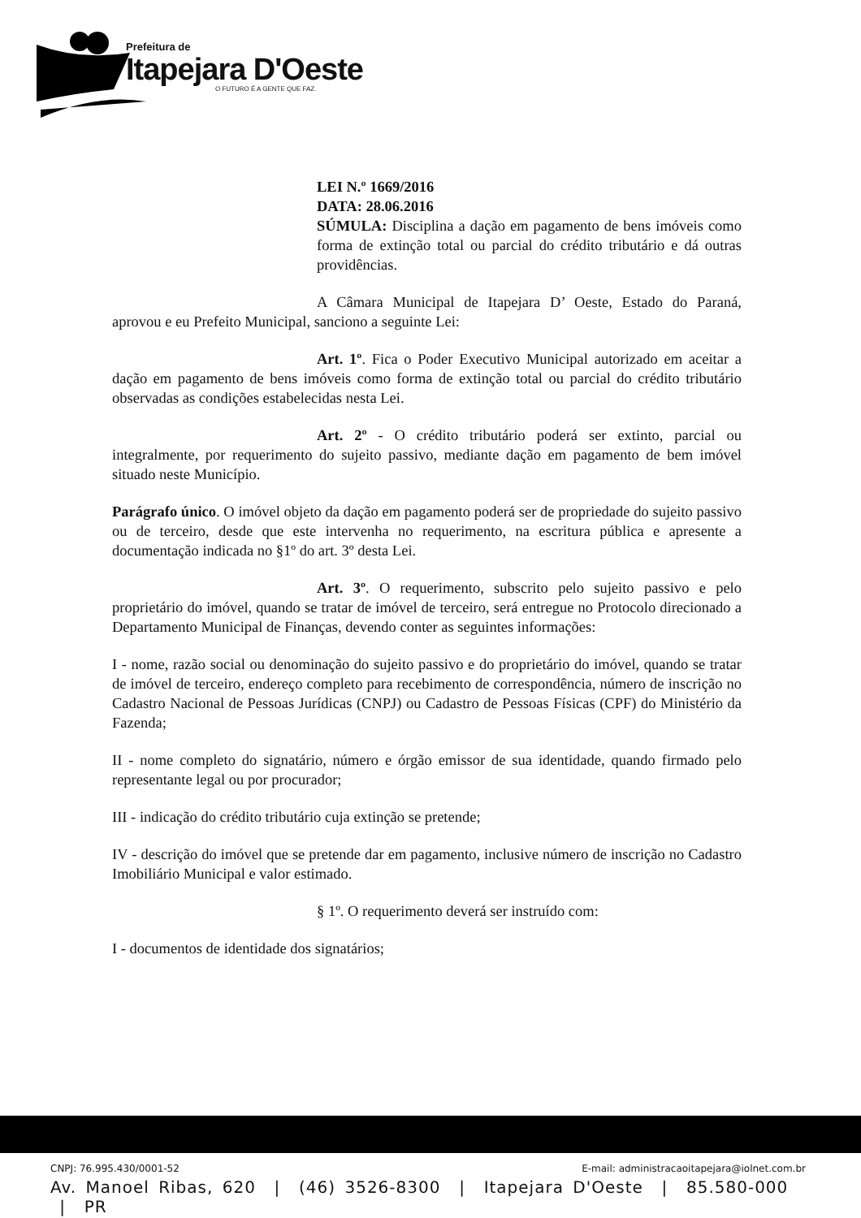Prefeitura de
Itapejara D'Oeste
O FUTURO É A GENTE QUE FAZ.
LEI N.º 1669/2016
DATA: 28.06.2016
SÚMULA: Disciplina a dação em pagamento de bens imóveis como forma de extinção total ou parcial do crédito tributário e dá outras providências.
A Câmara Municipal de Itapejara D’ Oeste, Estado do Paraná, aprovou e eu Prefeito Municipal, sanciono a seguinte Lei:
Art. 1º. Fica o Poder Executivo Municipal autorizado em aceitar a dação em pagamento de bens imóveis como forma de extinção total ou parcial do crédito tributário observadas as condições estabelecidas nesta Lei.
Art. 2º - O crédito tributário poderá ser extinto, parcial ou integralmente, por requerimento do sujeito passivo, mediante dação em pagamento de bem imóvel situado neste Município.
Parágrafo único. O imóvel objeto da dação em pagamento poderá ser de propriedade do sujeito passivo ou de terceiro, desde que este intervenha no requerimento, na escritura pública e apresente a documentação indicada no §1º do art. 3º desta Lei.
Art. 3º. O requerimento, subscrito pelo sujeito passivo e pelo proprietário do imóvel, quando se tratar de imóvel de terceiro, será entregue no Protocolo direcionado a Departamento Municipal de Finanças, devendo conter as seguintes informações:
I - nome, razão social ou denominação do sujeito passivo e do proprietário do imóvel, quando se tratar de imóvel de terceiro, endereço completo para recebimento de correspondência, número de inscrição no Cadastro Nacional de Pessoas Jurídicas (CNPJ) ou Cadastro de Pessoas Físicas (CPF) do Ministério da Fazenda;
II - nome completo do signatário, número e órgão emissor de sua identidade, quando firmado pelo representante legal ou por procurador;
III - indicação do crédito tributário cuja extinção se pretende;
IV - descrição do imóvel que se pretende dar em pagamento, inclusive número de inscrição no Cadastro Imobiliário Municipal e valor estimado.
§ 1º. O requerimento deverá ser instruído com:
I - documentos de identidade dos signatários;
CNPJ: 76.995.430/0001-52 E-mail: administracaoitapejara@iolnet.com.br
Av. Manoel Ribas, 620 | (46) 3526-8300 | Itapejara D'Oeste | 85.580-000 | PR